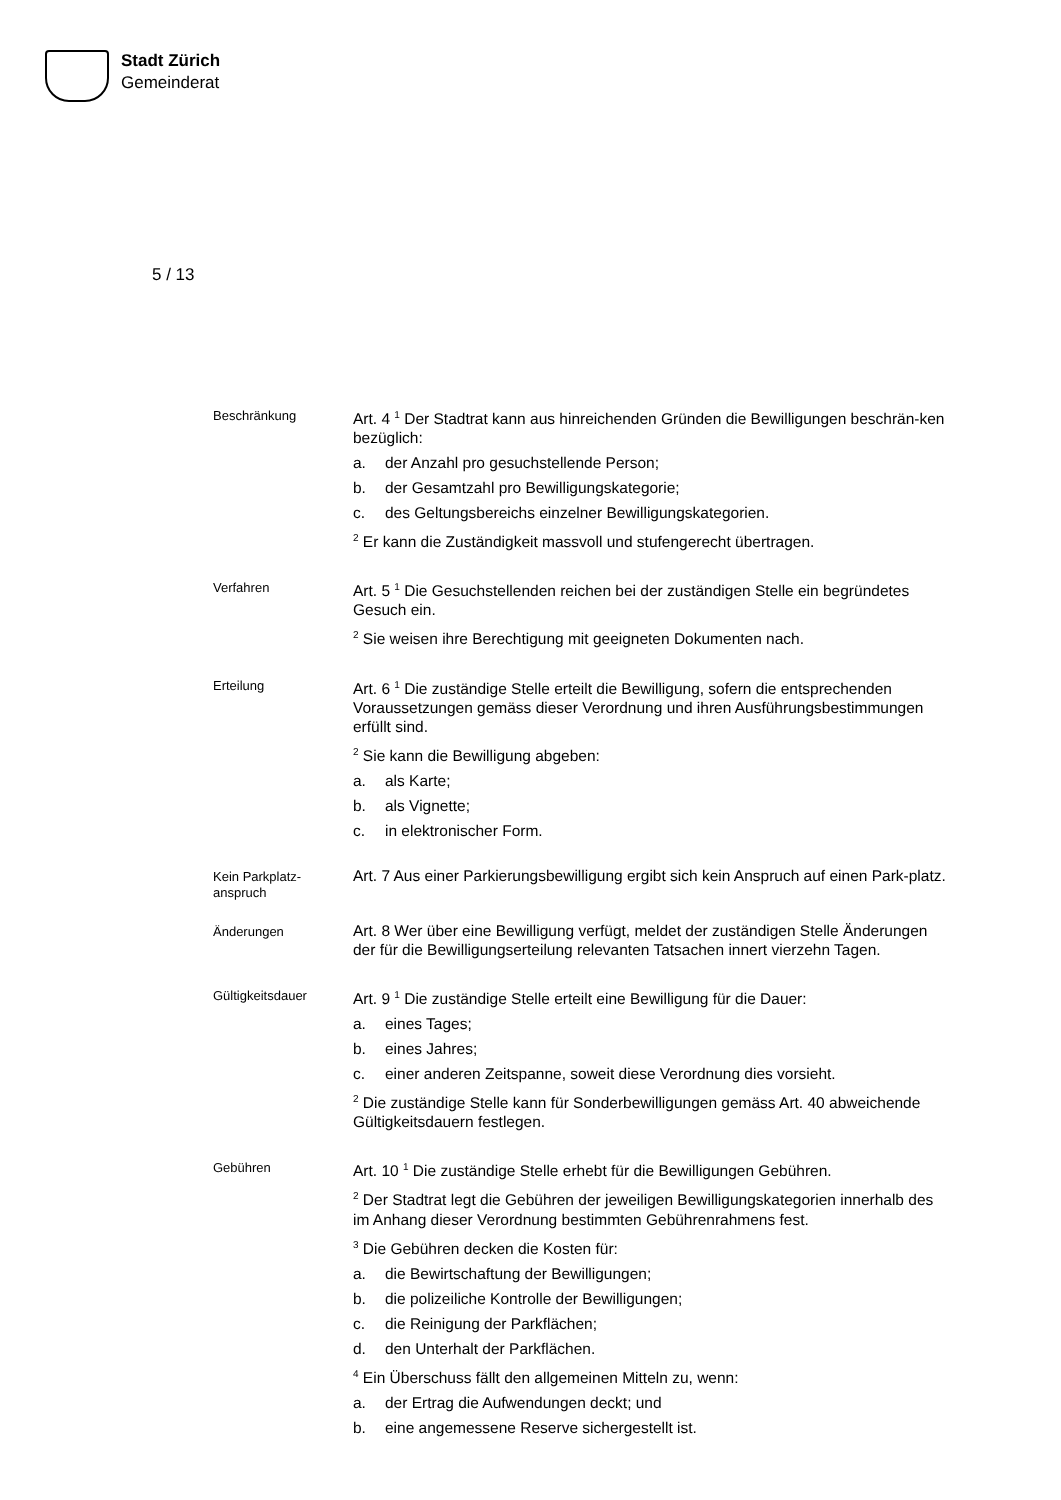Stadt Zürich
Gemeinderat
5 / 13
Beschränkung
Art. 4 <sup>1</sup> Der Stadtrat kann aus hinreichenden Gründen die Bewilligungen beschrän-ken bezüglich:
a. der Anzahl pro gesuchstellende Person;
b. der Gesamtzahl pro Bewilligungskategorie;
c. des Geltungsbereichs einzelner Bewilligungskategorien.
<sup>2</sup> Er kann die Zuständigkeit massvoll und stufengerecht übertragen.
Verfahren
Art. 5 <sup>1</sup> Die Gesuchstellenden reichen bei der zuständigen Stelle ein begründetes Gesuch ein.
<sup>2</sup> Sie weisen ihre Berechtigung mit geeigneten Dokumenten nach.
Erteilung
Art. 6 <sup>1</sup> Die zuständige Stelle erteilt die Bewilligung, sofern die entsprechenden Voraussetzungen gemäss dieser Verordnung und ihren Ausführungsbestimmungen erfüllt sind.
<sup>2</sup> Sie kann die Bewilligung abgeben:
a. als Karte;
b. als Vignette;
c. in elektronischer Form.
Kein Parkplatz-
anspruch
Art. 7 Aus einer Parkierungsbewilligung ergibt sich kein Anspruch auf einen Park-platz.
Änderungen
Art. 8 Wer über eine Bewilligung verfügt, meldet der zuständigen Stelle Änderungen der für die Bewilligungserteilung relevanten Tatsachen innert vierzehn Tagen.
Gültigkeitsdauer
Art. 9 <sup>1</sup> Die zuständige Stelle erteilt eine Bewilligung für die Dauer:
a. eines Tages;
b. eines Jahres;
c. einer anderen Zeitspanne, soweit diese Verordnung dies vorsieht.
<sup>2</sup> Die zuständige Stelle kann für Sonderbewilligungen gemäss Art. 40 abweichende Gültigkeitsdauern festlegen.
Gebühren
Art. 10 <sup>1</sup> Die zuständige Stelle erhebt für die Bewilligungen Gebühren.
<sup>2</sup> Der Stadtrat legt die Gebühren der jeweiligen Bewilligungskategorien innerhalb des im Anhang dieser Verordnung bestimmten Gebührenrahmens fest.
<sup>3</sup> Die Gebühren decken die Kosten für:
a. die Bewirtschaftung der Bewilligungen;
b. die polizeiliche Kontrolle der Bewilligungen;
c. die Reinigung der Parkflächen;
d. den Unterhalt der Parkflächen.
<sup>4</sup> Ein Überschuss fällt den allgemeinen Mitteln zu, wenn:
a. der Ertrag die Aufwendungen deckt; und
b. eine angemessene Reserve sichergestellt ist.